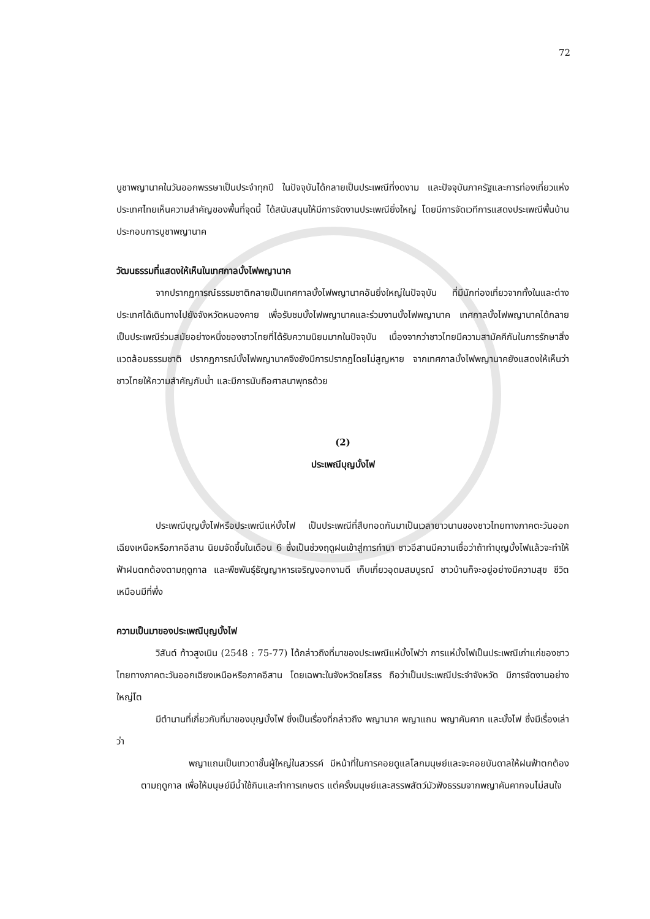72
บูชาพญานาคในวันออกพรรษาเป็นประจำทุกปี ในปัจจุบันได้กลายเป็นประเพณีที่งดงาม และปัจจุบันภาครัฐและการท่องเที่ยวแห่งประเทศไทยเห็นความสำคัญของพื้นที่จุดนี้ ได้สนับสนุนให้มีการจัดงานประเพณียิ่งใหญ่ โดยมีการจัดเวทีการแสดงประเพณีพื้นบ้าน ประกอบการบูชาพญานาค
วัฒนธรรมที่แสดงให้เห็นในเทศกาลบั้งไฟพญานาค
จากปรากฏการณ์ธรรมชาติกลายเป็นเทศกาลบั้งไฟพญานาคอันยิ่งใหญ่ในปัจจุบัน ที่มีนักท่องเที่ยวจากทั้งในและต่างประเทศได้เดินทางไปยังจังหวัดหนองคาย เพื่อรับชมบั้งไฟพญานาคและร่วมงานบั้งไฟพญานาค เทศกาลบั้งไฟพญานาคได้กลายเป็นประเพณีร่วมสมัยอย่างหนึ่งของชาวไทยที่ได้รับความนิยมมากในปัจจุบัน เนื่องจากว่าชาวไทยมีความสามัคคีกันในการรักษาสิ่งแวดล้อมธรรมชาติ ปรากฏการณ์บั้งไฟพญานาคจึงยังมีการปรากฏโดยไม่สูญหาย จากเทศกาลบั้งไฟพญานาคยังแสดงให้เห็นว่า ชาวไทยให้ความสำคัญกับน้ำ และมีการนับถือศาสนาพุทธด้วย
(2)
ประเพณีบุญบั้งไฟ
ประเพณีบุญบั้งไฟหรือประเพณีแห่บั้งไฟ เป็นประเพณีที่สืบทอดกันมาเป็นเวลายาวนานของชาวไทยทางภาคตะวันออกเฉียงเหนือหรือภาคอีสาน นิยมจัดขึ้นในเดือน 6 ซึ่งเป็นช่วงฤดูฝนเข้าสู่การทำนา ชาวอีสานมีความเชื่อว่าถ้าทำบุญบั้งไฟแล้วจะทำให้ฟ้าฝนตกต้องตามฤดูกาล และพืชพันธุ์ธัญญาหารเจริญงอกงามดี เก็บเกี่ยวอุดมสมบูรณ์ ชาวบ้านก็จะอยู่อย่างมีความสุข ชีวิตเหมือนมีที่พึ่ง
ความเป็นมาของประเพณีบุญบั้งไฟ
วิสันต์ ท้าวสูงเนิน (2548 : 75-77) ได้กล่าวถึงที่มาของประเพณีแห่บั้งไฟว่า การแห่บั้งไฟเป็นประเพณีเก่าแก่ของชาวไทยทางภาคตะวันออกเฉียงเหนือหรือภาคอีสาน โดยเฉพาะในจังหวัดยโสธร ถือว่าเป็นประเพณีประจำจังหวัด มีการจัดงานอย่างใหญ่โต
มีตำนานที่เกี่ยวกับที่มาของบุญบั้งไฟ ซึ่งเป็นเรื่องที่กล่าวถึง พญานาค พญาแถน พญาคันคาก และบั้งไฟ ซึ่งมีเรื่องเล่าว่า
พญาแถนเป็นเทวดาชั้นผู้ใหญ่ในสวรรค์ มีหน้าที่ในการคอยดูแลโลกมนุษย์และจะคอยบันดาลให้ฝนฟ้าตกต้องตามฤดูกาล เพื่อให้มนุษย์มีน้ำใช้กินและทำการเกษตร แต่ครั้งมนุษย์และสรรพสัตว์มัวฟังธรรมจากพญาคันคากจนไม่สนใจ